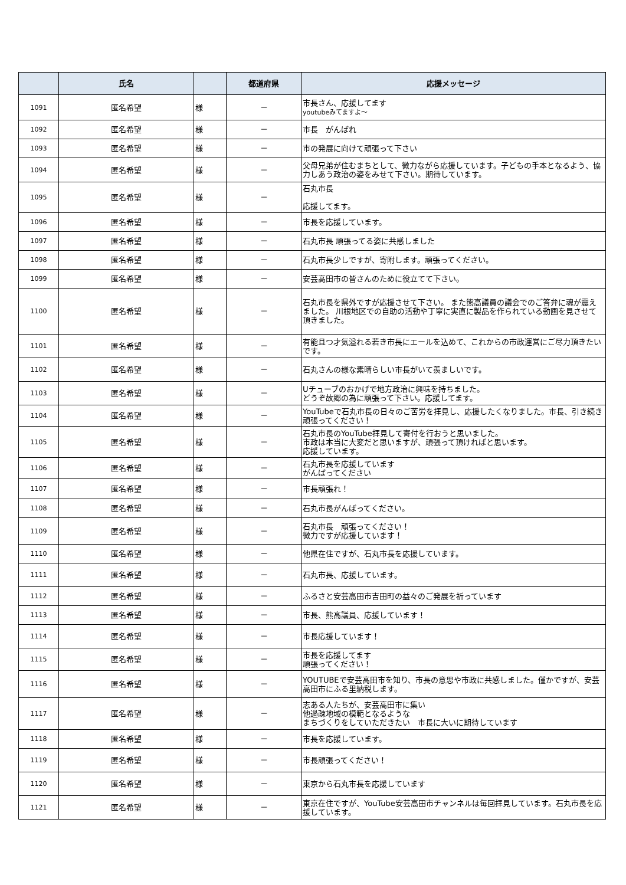| | 氏名 | | 都道府県 | 応援メッセージ |
| --- | --- | --- | --- | --- |
| 1091 | 匿名希望 | 様 | － | 市長さん、応援してます youtubeみてますよ～ |
| 1092 | 匿名希望 | 様 | － | 市長 がんばれ |
| 1093 | 匿名希望 | 様 | － | 市の発展に向けて頑張って下さい |
| 1094 | 匿名希望 | 様 | － | 父母兄弟が住むまちとして、微力ながら応援しています。子どもの手本となるよう、協力しあう政治の姿をみせて下さい。期待しています。 |
| 1095 | 匿名希望 | 様 | － | 石丸市長 応援してます。 |
| 1096 | 匿名希望 | 様 | － | 市長を応援しています。 |
| 1097 | 匿名希望 | 様 | － | 石丸市長 頑張ってる姿に共感しました |
| 1098 | 匿名希望 | 様 | － | 石丸市長少しですが、寄附します。頑張ってください。 |
| 1099 | 匿名希望 | 様 | － | 安芸高田市の皆さんのために役立てて下さい。 |
| 1100 | 匿名希望 | 様 | － | 石丸市長を県外ですが応援させて下さい。 また熊高議員の議会でのご答弁に魂が震えました。 川根地区での自助の活動や丁寧に実直に製品を作られている動画を見させて頂きました。 |
| 1101 | 匿名希望 | 様 | － | 有能且つ才気溢れる若き市長にエールを込めて、これからの市政運営にご尽力頂きたいです。 |
| 1102 | 匿名希望 | 様 | － | 石丸さんの様な素晴らしい市長がいて羨ましいです。 |
| 1103 | 匿名希望 | 様 | － | Uチューブのおかげで地方政治に興味を持ちました。 どうぞ故郷の為に頑張って下さい。応援してます。 |
| 1104 | 匿名希望 | 様 | － | YouTubeで石丸市長の日々のご苦労を拝見し、応援したくなりました。市長、引き続き頑張ってください！ |
| 1105 | 匿名希望 | 様 | － | 石丸市長のYouTube拝見して寄付を行おうと思いました。 市政は本当に大変だと思いますが、頑張って頂ければと思います。 応援しています。 |
| 1106 | 匿名希望 | 様 | － | 石丸市長を応援しています がんばってください |
| 1107 | 匿名希望 | 様 | － | 市長頑張れ！ |
| 1108 | 匿名希望 | 様 | － | 石丸市長がんばってください。 |
| 1109 | 匿名希望 | 様 | － | 石丸市長 頑張ってください！ 微力ですが応援しています！ |
| 1110 | 匿名希望 | 様 | － | 他県在住ですが、石丸市長を応援しています。 |
| 1111 | 匿名希望 | 様 | － | 石丸市長、応援しています。 |
| 1112 | 匿名希望 | 様 | － | ふるさと安芸高田市吉田町の益々のご発展を祈っています |
| 1113 | 匿名希望 | 様 | － | 市長、熊高議員、応援しています！ |
| 1114 | 匿名希望 | 様 | － | 市長応援しています！ |
| 1115 | 匿名希望 | 様 | － | 市長を応援してます 頑張ってください！ |
| 1116 | 匿名希望 | 様 | － | YOUTUBEで安芸高田市を知り、市長の意思や市政に共感しました。僅かですが、安芸高田市にふる里納税します。 |
| 1117 | 匿名希望 | 様 | － | 志ある人たちが、安芸高田市に集い 他過疎地域の模範となるような まちづくりをしていただきたい 市長に大いに期待しています |
| 1118 | 匿名希望 | 様 | － | 市長を応援しています。 |
| 1119 | 匿名希望 | 様 | － | 市長頑張ってください！ |
| 1120 | 匿名希望 | 様 | － | 東京から石丸市長を応援しています |
| 1121 | 匿名希望 | 様 | － | 東京在住ですが、YouTube安芸高田市チャンネルは毎回拝見しています。石丸市長を応援しています。 |